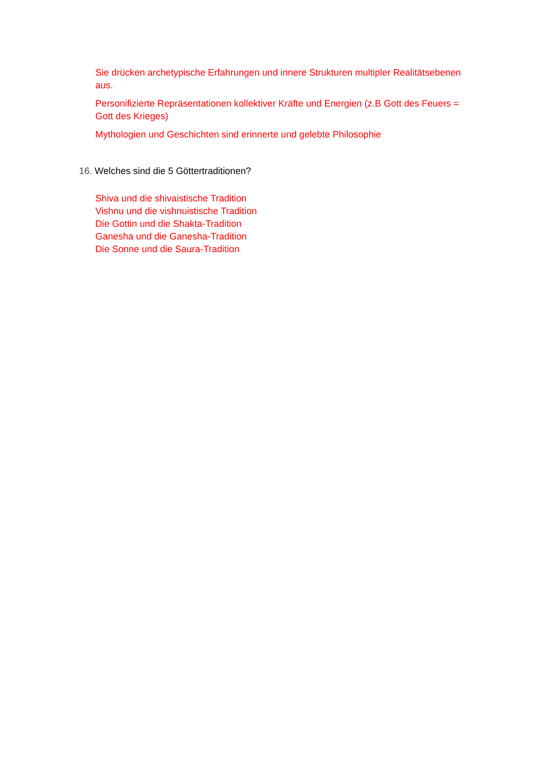Sie drücken archetypische Erfahrungen und innere Strukturen multipler Realitätsebenen aus.
Personifizierte Repräsentationen kollektiver Kräfte und Energien (z.B Gott des Feuers = Gott des Krieges)
Mythologien und Geschichten sind erinnerte und gelebte Philosophie
16. Welches sind die 5 Göttertraditionen?
Shiva und die shivaistische Tradition
Vishnu und die vishnuistische Tradition
Die Gottin und die Shakta-Tradition
Ganesha und die Ganesha-Tradition
Die Sonne und die Saura-Tradition